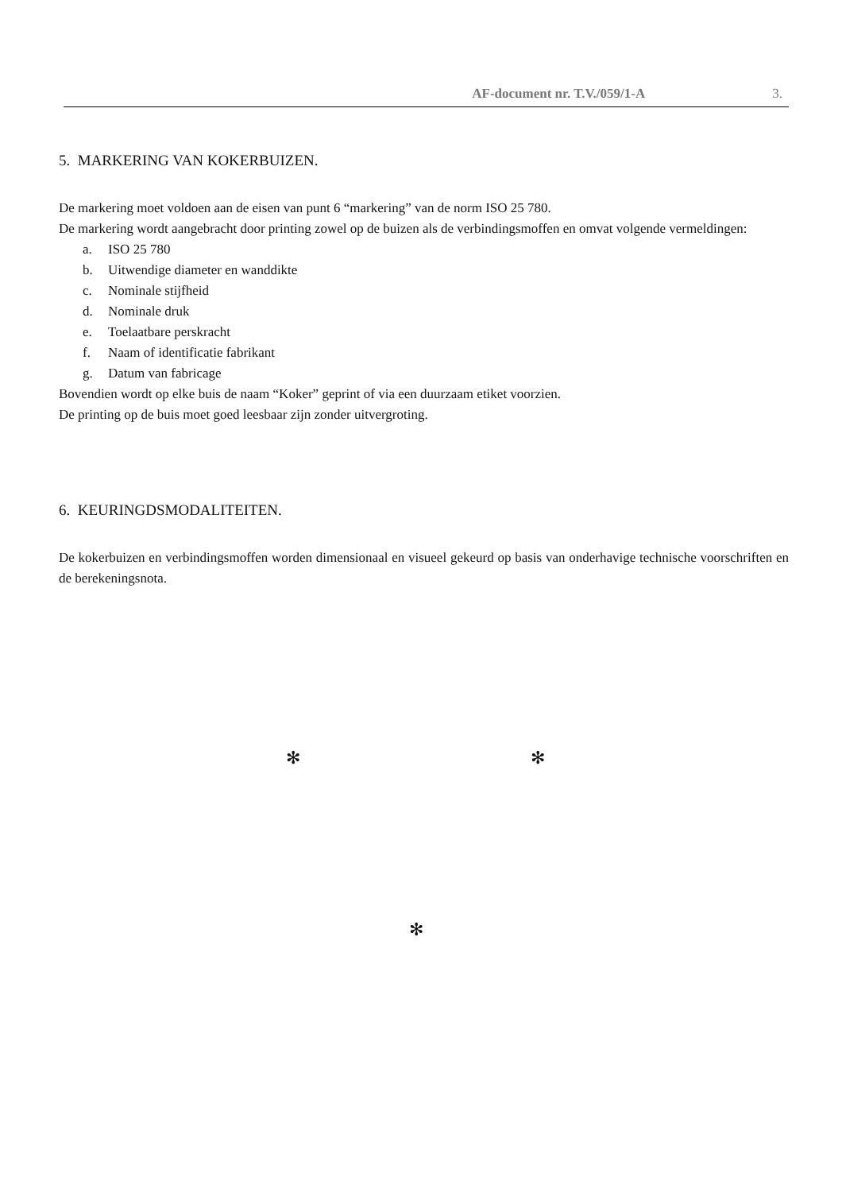AF-document nr. T.V./059/1-A 3.
5. MARKERING VAN KOKERBUIZEN.
De markering moet voldoen aan de eisen van punt 6 “markering” van de norm ISO 25 780.
De markering wordt aangebracht door printing zowel op de buizen als de verbindingsmoffen en omvat volgende vermeldingen:
a. ISO 25 780
b. Uitwendige diameter en wanddikte
c. Nominale stijfheid
d. Nominale druk
e. Toelaatbare perskracht
f. Naam of identificatie fabrikant
g. Datum van fabricage
Bovendien wordt op elke buis de naam “Koker” geprint of via een duurzaam etiket voorzien.
De printing op de buis moet goed leesbaar zijn zonder uitvergroting.
6. KEURINGDSMODALITEITEN.
De kokerbuizen en verbindingsmoffen worden dimensionaal en visueel gekeurd op basis van onderhavige technische voorschriften en de berekeningsnota.
✻ ✻
✻